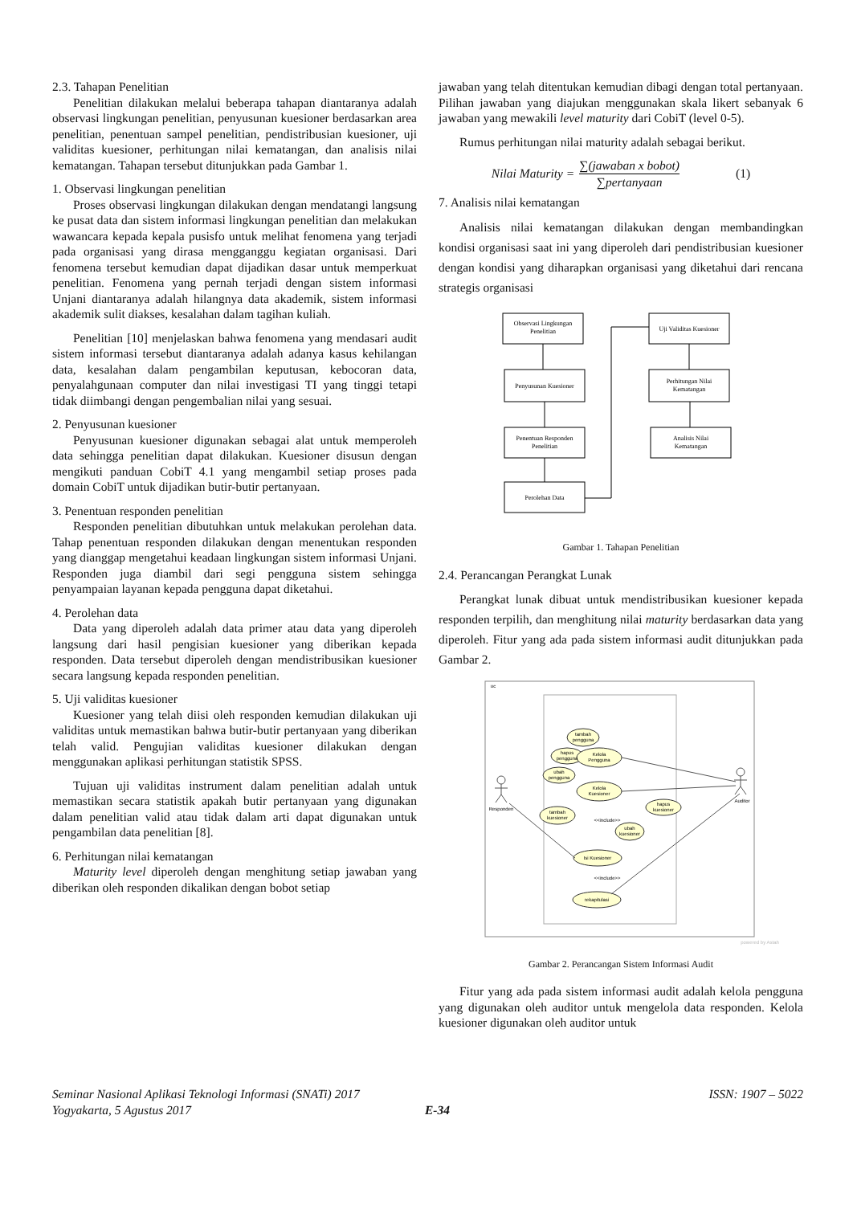2.3. Tahapan Penelitian
Penelitian dilakukan melalui beberapa tahapan diantaranya adalah observasi lingkungan penelitian, penyusunan kuesioner berdasarkan area penelitian, penentuan sampel penelitian, pendistribusian kuesioner, uji validitas kuesioner, perhitungan nilai kematangan, dan analisis nilai kematangan. Tahapan tersebut ditunjukkan pada Gambar 1.
1. Observasi lingkungan penelitian
Proses observasi lingkungan dilakukan dengan mendatangi langsung ke pusat data dan sistem informasi lingkungan penelitian dan melakukan wawancara kepada kepala pusisfo untuk melihat fenomena yang terjadi pada organisasi yang dirasa mengganggu kegiatan organisasi. Dari fenomena tersebut kemudian dapat dijadikan dasar untuk memperkuat penelitian. Fenomena yang pernah terjadi dengan sistem informasi Unjani diantaranya adalah hilangnya data akademik, sistem informasi akademik sulit diakses, kesalahan dalam tagihan kuliah.
Penelitian [10] menjelaskan bahwa fenomena yang mendasari audit sistem informasi tersebut diantaranya adalah adanya kasus kehilangan data, kesalahan dalam pengambilan keputusan, kebocoran data, penyalahgunaan computer dan nilai investigasi TI yang tinggi tetapi tidak diimbangi dengan pengembalian nilai yang sesuai.
2. Penyusunan kuesioner
Penyusunan kuesioner digunakan sebagai alat untuk memperoleh data sehingga penelitian dapat dilakukan. Kuesioner disusun dengan mengikuti panduan CobiT 4.1 yang mengambil setiap proses pada domain CobiT untuk dijadikan butir-butir pertanyaan.
3. Penentuan responden penelitian
Responden penelitian dibutuhkan untuk melakukan perolehan data. Tahap penentuan responden dilakukan dengan menentukan responden yang dianggap mengetahui keadaan lingkungan sistem informasi Unjani. Responden juga diambil dari segi pengguna sistem sehingga penyampaian layanan kepada pengguna dapat diketahui.
4. Perolehan data
Data yang diperoleh adalah data primer atau data yang diperoleh langsung dari hasil pengisian kuesioner yang diberikan kepada responden. Data tersebut diperoleh dengan mendistribusikan kuesioner secara langsung kepada responden penelitian.
5. Uji validitas kuesioner
Kuesioner yang telah diisi oleh responden kemudian dilakukan uji validitas untuk memastikan bahwa butir-butir pertanyaan yang diberikan telah valid. Pengujian validitas kuesioner dilakukan dengan menggunakan aplikasi perhitungan statistik SPSS.
Tujuan uji validitas instrument dalam penelitian adalah untuk memastikan secara statistik apakah butir pertanyaan yang digunakan dalam penelitian valid atau tidak dalam arti dapat digunakan untuk pengambilan data penelitian [8].
6. Perhitungan nilai kematangan
Maturity level diperoleh dengan menghitung setiap jawaban yang diberikan oleh responden dikalikan dengan bobot setiap
jawaban yang telah ditentukan kemudian dibagi dengan total pertanyaan. Pilihan jawaban yang diajukan menggunakan skala likert sebanyak 6 jawaban yang mewakili level maturity dari CobiT (level 0-5).
Rumus perhitungan nilai maturity adalah sebagai berikut.
Nilai Maturity = ∑(jawaban x bobot) ∑pertanyaan (1)
7. Analisis nilai kematangan
Analisis nilai kematangan dilakukan dengan membandingkan kondisi organisasi saat ini yang diperoleh dari pendistribusian kuesioner dengan kondisi yang diharapkan organisasi yang diketahui dari rencana strategis organisasi
Observasi Lingkungan
Penelitian
Penyusunan Kuesioner
Penentuan Responden
Penelitian
Perolehan Data
Uji Validitas Kuesioner
Perhitungan Nilai
Kematangan
Analisis Nilai
Kematangan
Gambar 1. Tahapan Penelitian
2.4. Perancangan Perangkat Lunak
Perangkat lunak dibuat untuk mendistribusikan kuesioner kepada responden terpilih, dan menghitung nilai maturity berdasarkan data yang diperoleh. Fitur yang ada pada sistem informasi audit ditunjukkan pada Gambar 2.
uc
tambah
pengguna
hapus
pengguna
Kelola
Pengguna
ubah
pengguna
Kelola
Kuesioner
tambah
kuesioner
hapus
kuesioner
ubah
kuesioner
Isi Kuesioner
rekapitulasi
Responden
Auditor
<<include>>
<<include>>
powered by Astah
Gambar 2. Perancangan Sistem Informasi Audit
Fitur yang ada pada sistem informasi audit adalah kelola pengguna yang digunakan oleh auditor untuk mengelola data responden. Kelola kuesioner digunakan oleh auditor untuk
Seminar Nasional Aplikasi Teknologi Informasi (SNATi) 2017 ISSN: 1907 – 5022
Yogyakarta, 5 Agustus 2017 E-34